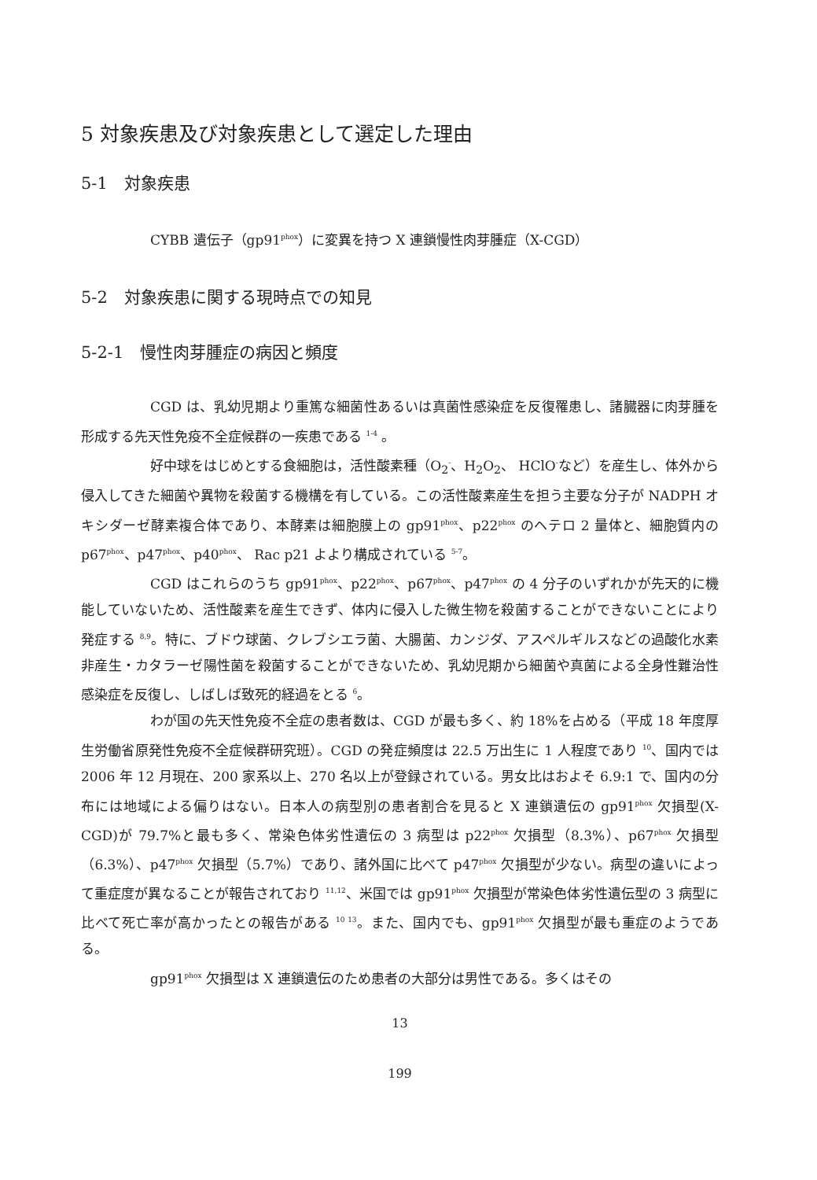5 対象疾患及び対象疾患として選定した理由
5-1　対象疾患
CYBB 遺伝子（gp91<sup>phox</sup>）に変異を持つ X 連鎖慢性肉芽腫症（X-CGD）
5-2　対象疾患に関する現時点での知見
5-2-1　慢性肉芽腫症の病因と頻度
CGD は、乳幼児期より重篤な細菌性あるいは真菌性感染症を反復罹患し、諸臓器に肉芽腫を形成する先天性免疫不全症候群の一疾患である <sup>1-4</sup> 。
好中球をはじめとする食細胞は，活性酸素種（O<sub>2</sub><sup>-</sup>、H<sub>2</sub>O<sub>2</sub>、 HClO<sup>-</sup>など）を産生し、体外から侵入してきた細菌や異物を殺菌する機構を有している。この活性酸素産生を担う主要な分子が NADPH オキシダーゼ酵素複合体であり、本酵素は細胞膜上の gp91<sup>phox</sup>、p22<sup>phox</sup> のヘテロ 2 量体と、細胞質内の p67<sup>phox</sup>、p47<sup>phox</sup>、p40<sup>phox</sup>、 Rac p21 よより構成されている <sup>5-7</sup>。
CGD はこれらのうち gp91<sup>phox</sup>、p22<sup>phox</sup>、p67<sup>phox</sup>、p47<sup>phox</sup> の 4 分子のいずれかが先天的に機能していないため、活性酸素を産生できず、体内に侵入した微生物を殺菌することができないことにより発症する <sup>8,9</sup>。特に、ブドウ球菌、クレブシエラ菌、大腸菌、カンジダ、アスペルギルスなどの過酸化水素非産生・カタラーゼ陽性菌を殺菌することができないため、乳幼児期から細菌や真菌による全身性難治性感染症を反復し、しばしば致死的経過をとる <sup>6</sup>。
わが国の先天性免疫不全症の患者数は、CGD が最も多く、約 18%を占める（平成 18 年度厚生労働省原発性免疫不全症候群研究班）。CGD の発症頻度は 22.5 万出生に 1 人程度であり <sup>10</sup>、国内では 2006 年 12 月現在、200 家系以上、270 名以上が登録されている。男女比はおよそ 6.9:1 で、国内の分布には地域による偏りはない。日本人の病型別の患者割合を見ると X 連鎖遺伝の gp91<sup>phox</sup> 欠損型(X-CGD)が 79.7%と最も多く、常染色体劣性遺伝の 3 病型は p22<sup>phox</sup> 欠損型（8.3%）、p67<sup>phox</sup> 欠損型（6.3%）、p47<sup>phox</sup> 欠損型（5.7%）であり、諸外国に比べて p47<sup>phox</sup> 欠損型が少ない。病型の違いによって重症度が異なることが報告されており <sup>11,12</sup>、米国では gp91<sup>phox</sup> 欠損型が常染色体劣性遺伝型の 3 病型に比べて死亡率が高かったとの報告がある <sup>10 13</sup>。また、国内でも、gp91<sup>phox</sup> 欠損型が最も重症のようである。
gp91<sup>phox</sup> 欠損型は X 連鎖遺伝のため患者の大部分は男性である。多くはその
13
199